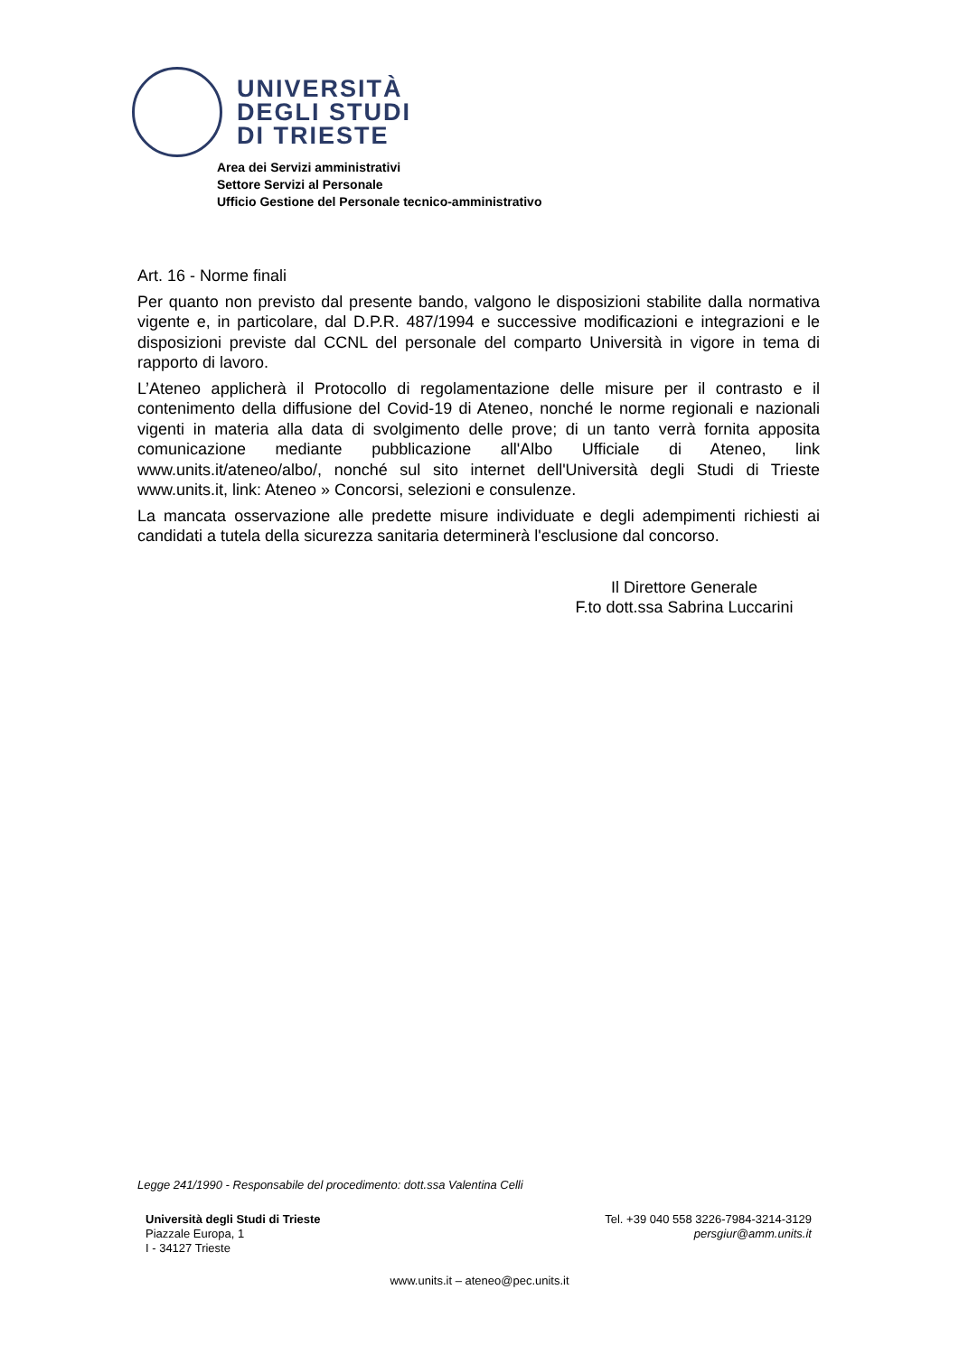UNIVERSITÀ
DEGLI STUDI
DI TRIESTE
Area dei Servizi amministrativi
Settore Servizi al Personale
Ufficio Gestione del Personale tecnico-amministrativo
Art. 16 - Norme finali
Per quanto non previsto dal presente bando, valgono le disposizioni stabilite dalla normativa vigente e, in particolare, dal D.P.R. 487/1994 e successive modificazioni e integrazioni e le disposizioni previste dal CCNL del personale del comparto Università in vigore in tema di rapporto di lavoro.
L’Ateneo applicherà il Protocollo di regolamentazione delle misure per il contrasto e il contenimento della diffusione del Covid-19 di Ateneo, nonché le norme regionali e nazionali vigenti in materia alla data di svolgimento delle prove; di un tanto verrà fornita apposita comunicazione mediante pubblicazione all'Albo Ufficiale di Ateneo, link www.units.it/ateneo/albo/, nonché sul sito internet dell'Università degli Studi di Trieste www.units.it, link: Ateneo » Concorsi, selezioni e consulenze.
La mancata osservazione alle predette misure individuate e degli adempimenti richiesti ai candidati a tutela della sicurezza sanitaria determinerà l'esclusione dal concorso.
Il Direttore Generale
F.to dott.ssa Sabrina Luccarini
Legge 241/1990 - Responsabile del procedimento: dott.ssa Valentina Celli
Università degli Studi di Trieste
Piazzale Europa, 1
I - 34127 Trieste
Tel. +39 040 558 3226-7984-3214-3129
persgiur@amm.units.it
www.units.it – ateneo@pec.units.it